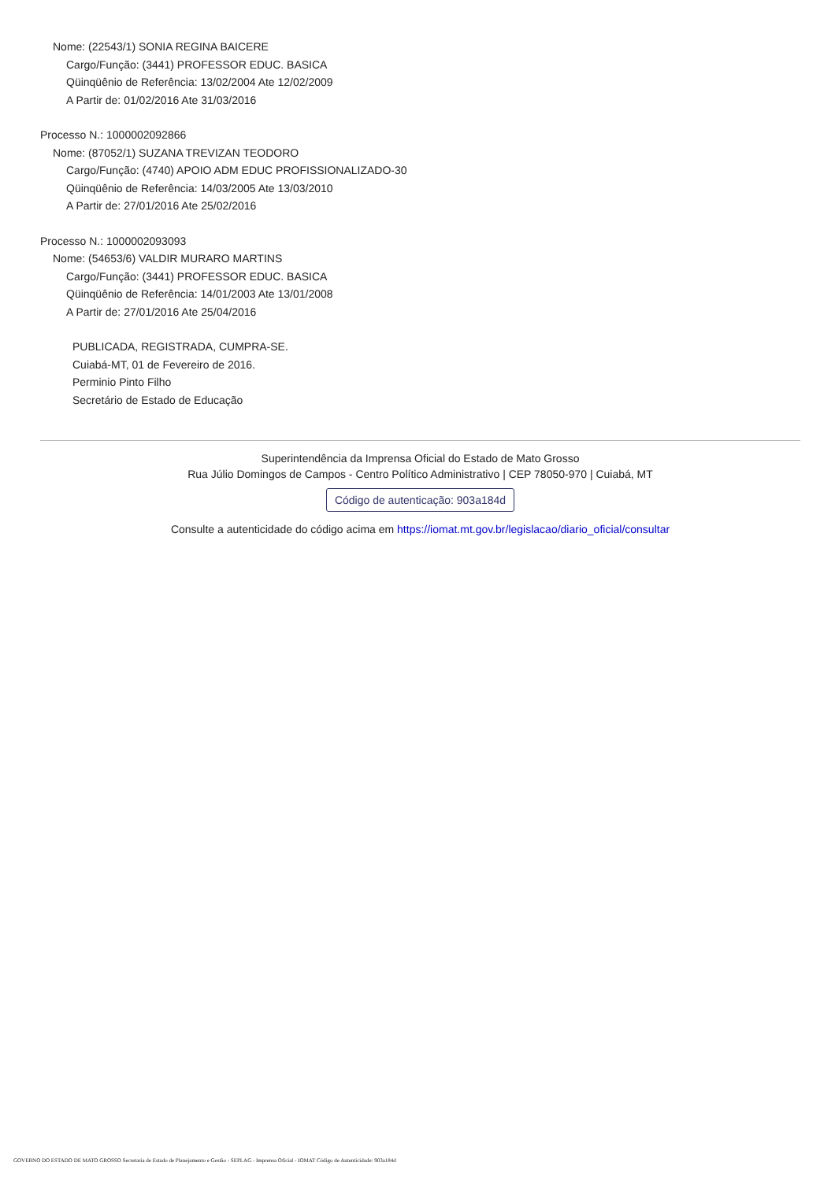Nome: (22543/1) SONIA REGINA BAICERE
Cargo/Função: (3441) PROFESSOR EDUC. BASICA
Qüinqüênio de Referência: 13/02/2004 Ate 12/02/2009
A Partir de: 01/02/2016 Ate 31/03/2016
Processo N.: 1000002092866
Nome: (87052/1) SUZANA TREVIZAN TEODORO
Cargo/Função: (4740) APOIO ADM EDUC PROFISSIONALIZADO-30
Qüinqüênio de Referência: 14/03/2005 Ate 13/03/2010
A Partir de: 27/01/2016 Ate 25/02/2016
Processo N.: 1000002093093
Nome: (54653/6) VALDIR MURARO MARTINS
Cargo/Função: (3441) PROFESSOR EDUC. BASICA
Qüinqüênio de Referência: 14/01/2003 Ate 13/01/2008
A Partir de: 27/01/2016 Ate 25/04/2016
PUBLICADA, REGISTRADA, CUMPRA-SE.
Cuiabá-MT, 01 de Fevereiro de 2016.
Perminio Pinto Filho
Secretário de Estado de Educação
Superintendência da Imprensa Oficial do Estado de Mato Grosso
Rua Júlio Domingos de Campos - Centro Político Administrativo | CEP 78050-970 | Cuiabá, MT
Código de autenticação: 903a184d
Consulte a autenticidade do código acima em https://iomat.mt.gov.br/legislacao/diario_oficial/consultar
GOVERNO DO ESTADO DE MATO GROSSO Secretaria de Estado de Planejamento e Gestão - SEPLAG - Imprensa Oficial - IOMAT Código de Autenticidade: 903a184d